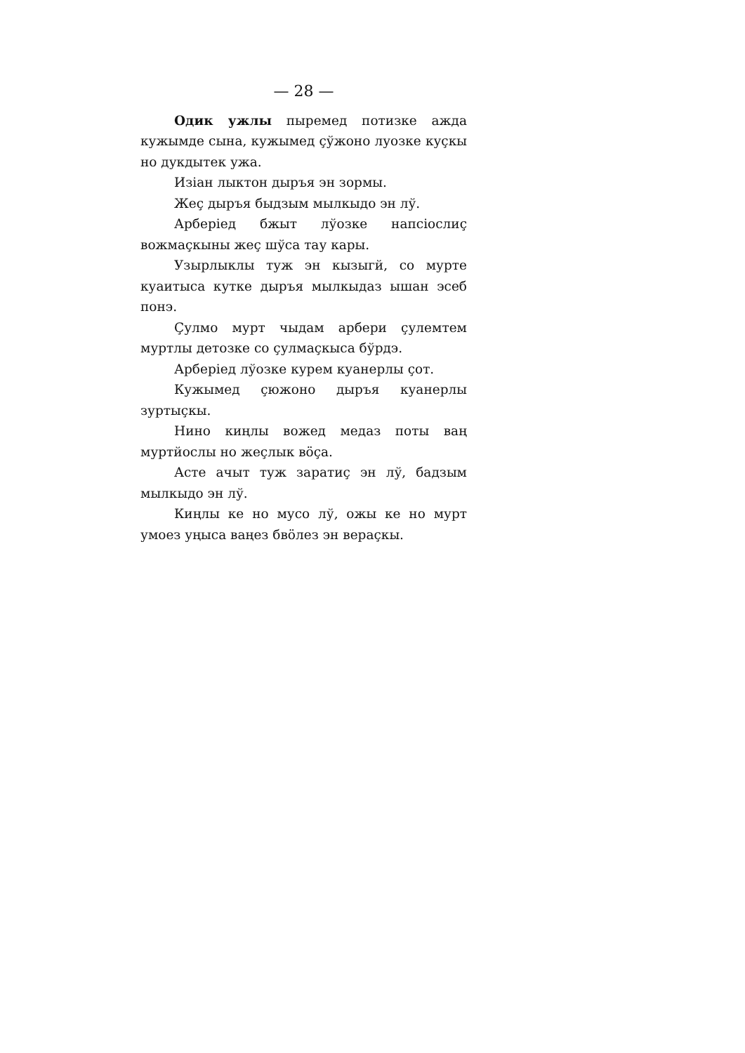— 28 —
Одик ужлы пыремед потизке ажда кужымде сына, кужымед çўжоно луозке куçкы но дукдытек ужа.
Изіан лыктон дыръя эн зормы.
Жеç дыръя быдзым мылкыдо эн лў.
Арберіед бжыт лўозке напсіослиç вожмаçкыны жеç шўса тау кары.
Узырлыклы туж эн кызыгй, со мурте куаитыса кутке дыръя мылкыдаз ышан эсеб понэ.
Çулмо мурт чыдам арбери çулемтем муртлы детозке со çулмаçкыса бўрдэ.
Арберіед лўозке курем куанерлы çот.
Кужымед çюжоно дыръя куанерлы зуртыçкы.
Нино киңлы вожед медаз поты ваң муртйослы но жеçлык вöçа.
Асте ачыт туж зaратиç эн лў, бадзым мылкыдо эн лў.
Киңлы ке но мусо лў, ожы ке но мурт умоез уңыса ваңез бвöлез эн вераçкы.